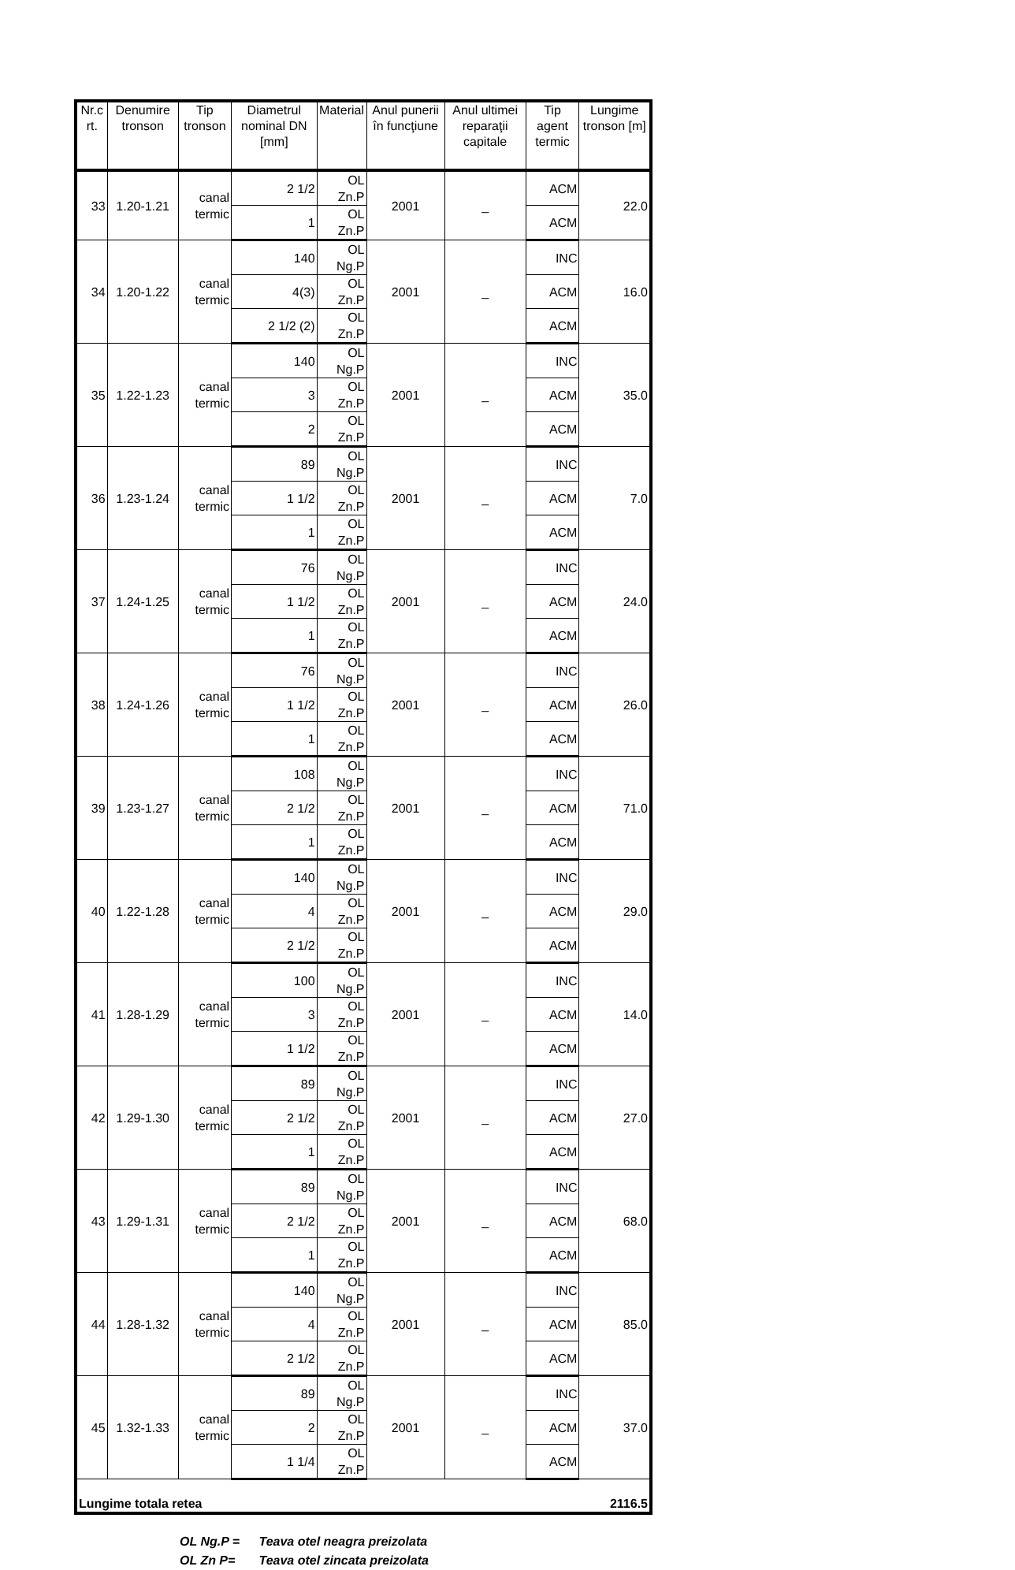| Nr.c rt. | Denumire tronson | Tip tronson | Diametrul nominal DN [mm] | Material | Anul punerii în funcţiune | Anul ultimei reparaţii capitale | Tip agent termic | Lungime tronson [m] |
| --- | --- | --- | --- | --- | --- | --- | --- | --- |
| 33 | 1.20-1.21 | canal termic | 2 1/2 | OL Zn.P | 2001 | _ | ACM | 22.0 |
| | | | 1 | OL Zn.P | | | ACM | |
| 34 | 1.20-1.22 | canal termic | 140 | OL Ng.P | 2001 | _ | INC | 16.0 |
| | | | 4(3) | OL Zn.P | | | ACM | |
| | | | 2 1/2 (2) | OL Zn.P | | | ACM | |
| 35 | 1.22-1.23 | canal termic | 140 | OL Ng.P | 2001 | _ | INC | 35.0 |
| | | | 3 | OL Zn.P | | | ACM | |
| | | | 2 | OL Zn.P | | | ACM | |
| 36 | 1.23-1.24 | canal termic | 89 | OL Ng.P | 2001 | _ | INC | 7.0 |
| | | | 1 1/2 | OL Zn.P | | | ACM | |
| | | | 1 | OL Zn.P | | | ACM | |
| 37 | 1.24-1.25 | canal termic | 76 | OL Ng.P | 2001 | _ | INC | 24.0 |
| | | | 1 1/2 | OL Zn.P | | | ACM | |
| | | | 1 | OL Zn.P | | | ACM | |
| 38 | 1.24-1.26 | canal termic | 76 | OL Ng.P | 2001 | _ | INC | 26.0 |
| | | | 1 1/2 | OL Zn.P | | | ACM | |
| | | | 1 | OL Zn.P | | | ACM | |
| 39 | 1.23-1.27 | canal termic | 108 | OL Ng.P | 2001 | _ | INC | 71.0 |
| | | | 2 1/2 | OL Zn.P | | | ACM | |
| | | | 1 | OL Zn.P | | | ACM | |
| 40 | 1.22-1.28 | canal termic | 140 | OL Ng.P | 2001 | _ | INC | 29.0 |
| | | | 4 | OL Zn.P | | | ACM | |
| | | | 2 1/2 | OL Zn.P | | | ACM | |
| 41 | 1.28-1.29 | canal termic | 100 | OL Ng.P | 2001 | _ | INC | 14.0 |
| | | | 3 | OL Zn.P | | | ACM | |
| | | | 1 1/2 | OL Zn.P | | | ACM | |
| 42 | 1.29-1.30 | canal termic | 89 | OL Ng.P | 2001 | _ | INC | 27.0 |
| | | | 2 1/2 | OL Zn.P | | | ACM | |
| | | | 1 | OL Zn.P | | | ACM | |
| 43 | 1.29-1.31 | canal termic | 89 | OL Ng.P | 2001 | _ | INC | 68.0 |
| | | | 2 1/2 | OL Zn.P | | | ACM | |
| | | | 1 | OL Zn.P | | | ACM | |
| 44 | 1.28-1.32 | canal termic | 140 | OL Ng.P | 2001 | _ | INC | 85.0 |
| | | | 4 | OL Zn.P | | | ACM | |
| | | | 2 1/2 | OL Zn.P | | | ACM | |
| 45 | 1.32-1.33 | canal termic | 89 | OL Ng.P | 2001 | _ | INC | 37.0 |
| | | | 2 | OL Zn.P | | | ACM | |
| | | | 1 1/4 | OL Zn.P | | | ACM | |
| Lungime totala retea | | | | | | | | 2116.5 |
OL Ng.P = Teava otel neagra preizolata
OL Zn P= Teava otel zincata preizolata